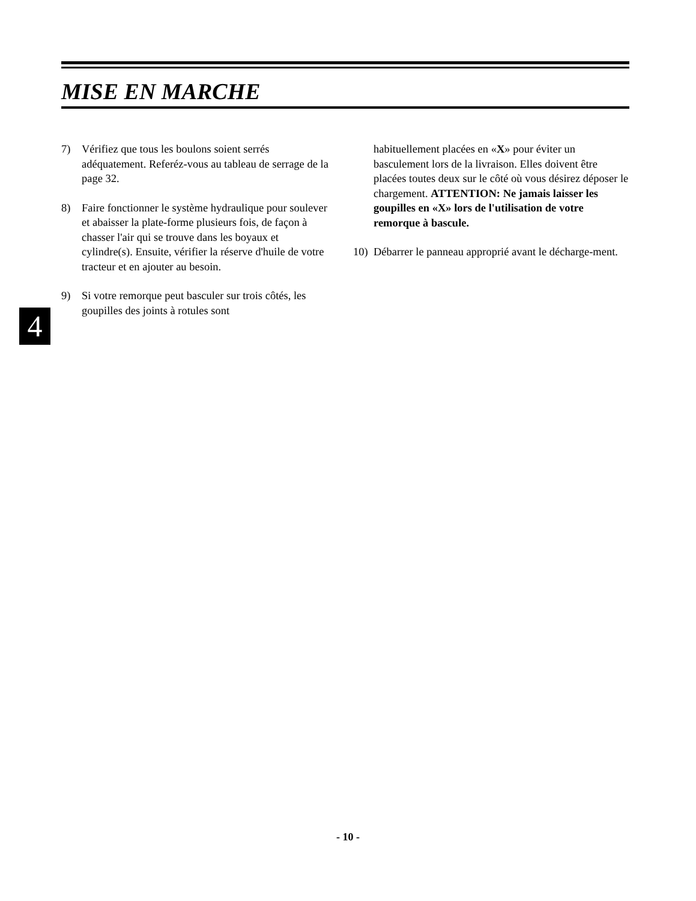MISE EN MARCHE
7) Vérifiez que tous les boulons soient serrés adéquatement. Referéz-vous au tableau de serrage de la page 32.
8) Faire fonctionner le système hydraulique pour soulever et abaisser la plate-forme plusieurs fois, de façon à chasser l'air qui se trouve dans les boyaux et cylindre(s). Ensuite, vérifier la réserve d'huile de votre tracteur et en ajouter au besoin.
9) Si votre remorque peut basculer sur trois côtés, les goupilles des joints à rotules sont
habituellement placées en «X» pour éviter un basculement lors de la livraison. Elles doivent être placées toutes deux sur le côté où vous désirez déposer le chargement. ATTENTION: Ne jamais laisser les goupilles en «X» lors de l'utilisation de votre remorque à bascule.
10) Débarrer le panneau approprié avant le décharge-ment.
4
- 10 -